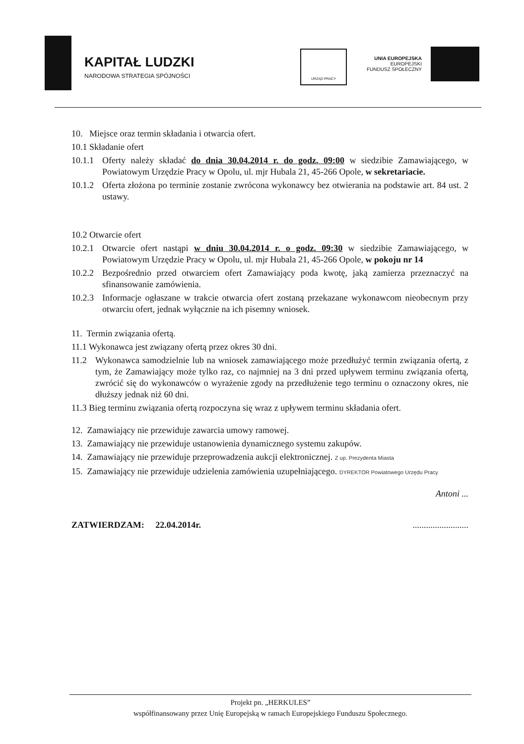KAPITAŁ LUDZKI
NARODOWA STRATEGIA SPÓJNOŚCI
URZĄD PRACY
UNIA EUROPEJSKA
EUROPEJSKI
FUNDUSZ SPOŁECZNY
10. Miejsce oraz termin składania i otwarcia ofert.
10.1 Składanie ofert
10.1.1
Oferty należy składać do dnia 30.04.2014 r. do godz. 09:00 w siedzibie Zamawiającego, w Powiatowym Urzędzie Pracy w Opolu, ul. mjr Hubala 21, 45-266 Opole, w sekretariacie.
10.1.2
Oferta złożona po terminie zostanie zwrócona wykonawcy bez otwierania na podstawie art. 84 ust. 2 ustawy.
10.2 Otwarcie ofert
10.2.1
Otwarcie ofert nastąpi w dniu 30.04.2014 r. o godz. 09:30 w siedzibie Zamawiającego, w Powiatowym Urzędzie Pracy w Opolu, ul. mjr Hubala 21, 45-266 Opole, w pokoju nr 14
10.2.2
Bezpośrednio przed otwarciem ofert Zamawiający poda kwotę, jaką zamierza przeznaczyć na sfinansowanie zamówienia.
10.2.3
Informacje ogłaszane w trakcie otwarcia ofert zostaną przekazane wykonawcom nieobecnym przy otwarciu ofert, jednak wyłącznie na ich pisemny wniosek.
11. Termin związania ofertą.
11.1 Wykonawca jest związany ofertą przez okres 30 dni.
11.2 Wykonawca samodzielnie lub na wniosek zamawiającego może przedłużyć termin związania ofertą, z tym, że Zamawiający może tylko raz, co najmniej na 3 dni przed upływem terminu związania ofertą, zwrócić się do wykonawców o wyrażenie zgody na przedłużenie tego terminu o oznaczony okres, nie dłuższy jednak niż 60 dni.
11.3 Bieg terminu związania ofertą rozpoczyna się wraz z upływem terminu składania ofert.
12. Zamawiający nie przewiduje zawarcia umowy ramowej.
13. Zamawiający nie przewiduje ustanowienia dynamicznego systemu zakupów.
14. Zamawiający nie przewiduje przeprowadzenia aukcji elektronicznej. Z up. Prezydenta Miasta
15. Zamawiający nie przewiduje udzielenia zamówienia uzupełniającego. DYREKTOR Powiatowego Urzędu Pracy
Antoni ...
ZATWIERDZAM: 22.04.2014r..........................
Projekt pn. „HERKULES”
współfinansowany przez Unię Europejską w ramach Europejskiego Funduszu Społecznego.